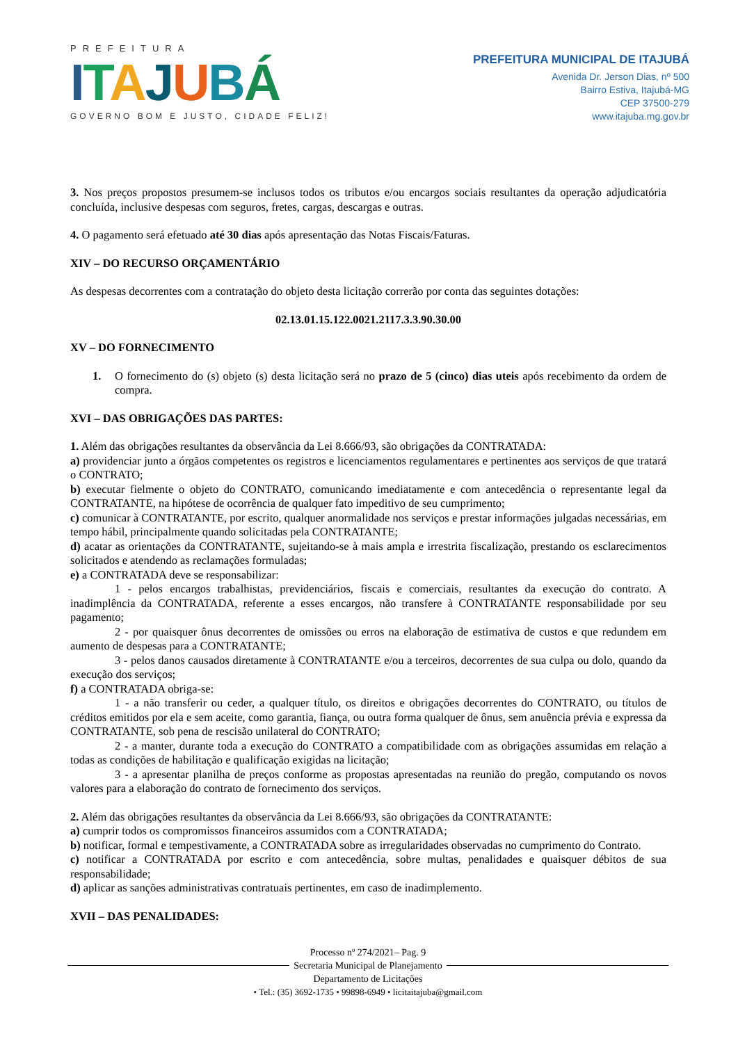PREFEITURA
ITAJUBÁ
GOVERNO BOM E JUSTO, CIDADE FELIZ!
PREFEITURA MUNICIPAL DE ITAJUBÁ
Avenida Dr. Jerson Dias, nº 500
Bairro Estiva, Itajubá-MG
CEP 37500-279
www.itajuba.mg.gov.br
3. Nos preços propostos presumem-se inclusos todos os tributos e/ou encargos sociais resultantes da operação adjudicatória concluída, inclusive despesas com seguros, fretes, cargas, descargas e outras.
4. O pagamento será efetuado até 30 dias após apresentação das Notas Fiscais/Faturas.
XIV – DO RECURSO ORÇAMENTÁRIO
As despesas decorrentes com a contratação do objeto desta licitação correrão por conta das seguintes dotações:
02.13.01.15.122.0021.2117.3.3.90.30.00
XV – DO FORNECIMENTO
1. O fornecimento do (s) objeto (s) desta licitação será no prazo de 5 (cinco) dias uteis após recebimento da ordem de compra.
XVI – DAS OBRIGAÇÕES DAS PARTES:
1. Além das obrigações resultantes da observância da Lei 8.666/93, são obrigações da CONTRATADA:
a) providenciar junto a órgãos competentes os registros e licenciamentos regulamentares e pertinentes aos serviços de que tratará o CONTRATO;
b) executar fielmente o objeto do CONTRATO, comunicando imediatamente e com antecedência o representante legal da CONTRATANTE, na hipótese de ocorrência de qualquer fato impeditivo de seu cumprimento;
c) comunicar à CONTRATANTE, por escrito, qualquer anormalidade nos serviços e prestar informações julgadas necessárias, em tempo hábil, principalmente quando solicitadas pela CONTRATANTE;
d) acatar as orientações da CONTRATANTE, sujeitando-se à mais ampla e irrestrita fiscalização, prestando os esclarecimentos solicitados e atendendo as reclamações formuladas;
e) a CONTRATADA deve se responsabilizar:
1 - pelos encargos trabalhistas, previdenciários, fiscais e comerciais, resultantes da execução do contrato. A inadimplência da CONTRATADA, referente a esses encargos, não transfere à CONTRATANTE responsabilidade por seu pagamento;
2 - por quaisquer ônus decorrentes de omissões ou erros na elaboração de estimativa de custos e que redundem em aumento de despesas para a CONTRATANTE;
3 - pelos danos causados diretamente à CONTRATANTE e/ou a terceiros, decorrentes de sua culpa ou dolo, quando da execução dos serviços;
f) a CONTRATADA obriga-se:
1 - a não transferir ou ceder, a qualquer título, os direitos e obrigações decorrentes do CONTRATO, ou títulos de créditos emitidos por ela e sem aceite, como garantia, fiança, ou outra forma qualquer de ônus, sem anuência prévia e expressa da CONTRATANTE, sob pena de rescisão unilateral do CONTRATO;
2 - a manter, durante toda a execução do CONTRATO a compatibilidade com as obrigações assumidas em relação a todas as condições de habilitação e qualificação exigidas na licitação;
3 - a apresentar planilha de preços conforme as propostas apresentadas na reunião do pregão, computando os novos valores para a elaboração do contrato de fornecimento dos serviços.
2. Além das obrigações resultantes da observância da Lei 8.666/93, são obrigações da CONTRATANTE:
a) cumprir todos os compromissos financeiros assumidos com a CONTRATADA;
b) notificar, formal e tempestivamente, a CONTRATADA sobre as irregularidades observadas no cumprimento do Contrato.
c) notificar a CONTRATADA por escrito e com antecedência, sobre multas, penalidades e quaisquer débitos de sua responsabilidade;
d) aplicar as sanções administrativas contratuais pertinentes, em caso de inadimplemento.
XVII – DAS PENALIDADES:
Processo nº 274/2021– Pag. 9
Secretaria Municipal de Planejamento
Departamento de Licitações
• Tel.: (35) 3692-1735 • 99898-6949 • licitaitajuba@gmail.com